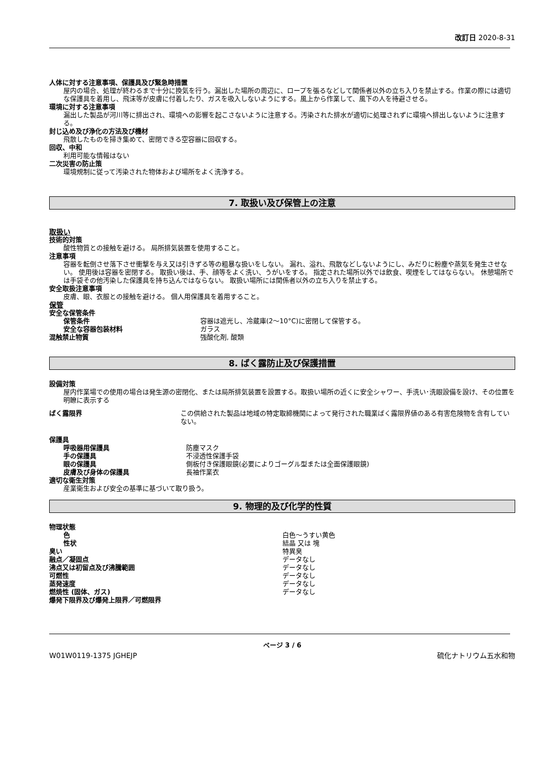改訂日 2020-8-31
人体に対する注意事項、保護具及び緊急時措置
屋内の場合、処理が終わるまで十分に換気を行う。漏出した場所の周辺に、ロープを張るなどして関係者以外の立ち入りを禁止する。作業の際には適切な保護具を着用し、飛沫等が皮膚に付着したり、ガスを吸入しないようにする。風上から作業して、風下の人を待避させる。
環境に対する注意事項
漏出した製品が河川等に排出され、環境への影響を起こさないように注意する。汚染された排水が適切に処理されずに環境へ排出しないように注意する。
封じ込め及び浄化の方法及び機材
飛散したものを掃き集めて、密閉できる空容器に回収する。
回収、中和
利用可能な情報はない
二次災害の防止策
環境規制に従って汚染された物体および場所をよく洗浄する。
7. 取扱い及び保管上の注意
取扱い
技術的対策
酸性物質との接触を避ける。 局所排気装置を使用すること。
注意事項
容器を転倒させ落下させ衝撃を与え又は引きずる等の粗暴な扱いをしない。 漏れ、溢れ、飛散などしないようにし、みだりに粉塵や蒸気を発生させない。 使用後は容器を密閉する。 取扱い後は、手、顔等をよく洗い、うがいをする。 指定された場所以外では飲食、喫煙をしてはならない。 休憩場所では手袋その他汚染した保護具を持ち込んではならない。 取扱い場所には関係者以外の立ち入りを禁止する。
安全取扱注意事項
皮膚、眼、衣服との接触を避ける。 個人用保護具を着用すること。
保管
安全な保管条件
保管条件 容器は遮光し、冷蔵庫(2～10°C)に密閉して保管する。
安全な容器包装材料 ガラス
混触禁止物質 強酸化剤, 酸類
8. ばく露防止及び保護措置
設備対策
屋内作業場での使用の場合は発生源の密閉化、または局所排気装置を設置する。取扱い場所の近くに安全シャワー、手洗い･洗眼設備を設け、その位置を明瞭に表示する
ばく露限界 この供給された製品は地域の特定取締機関によって発行された職業ばく露限界値のある有害危険物を含有していない。
保護具
呼吸器用保護具 防塵マスク
手の保護具 不浸透性保護手袋
眼の保護具 側板付き保護眼鏡(必要によりゴーグル型または全面保護眼鏡)
皮膚及び身体の保護具 長袖作業衣
適切な衛生対策
産業衛生および安全の基準に基づいて取り扱う。
9. 物理的及び化学的性質
物理状態
色 白色～うすい黄色
性状 結晶 又は 塊
臭い 特異臭
融点／凝固点 データなし
沸点又は初留点及び沸騰範囲 データなし
可燃性 データなし
蒸発速度 データなし
燃焼性 (固体、ガス) データなし
爆発下限界及び爆発上限界／可燃限界
ページ 3 / 6
W01W0119-1375 JGHEJP 硫化ナトリウム五水和物